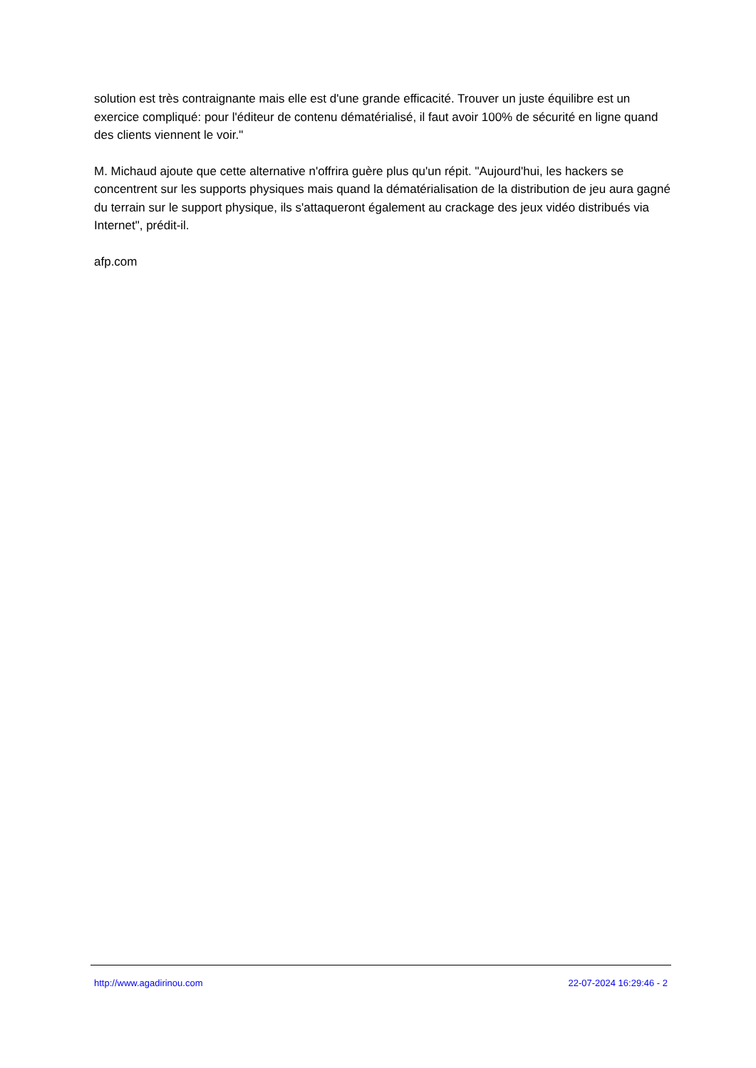solution est très contraignante mais elle est d'une grande efficacité. Trouver un juste équilibre est un exercice compliqué: pour l'éditeur de contenu dématérialisé, il faut avoir 100% de sécurité en ligne quand des clients viennent le voir."
M. Michaud ajoute que cette alternative n'offrira guère plus qu'un répit. "Aujourd'hui, les hackers se concentrent sur les supports physiques mais quand la dématérialisation de la distribution de jeu aura gagné du terrain sur le support physique, ils s'attaqueront également au crackage des jeux vidéo distribués via Internet", prédit-il.
afp.com
http://www.agadirinou.com 22-07-2024 16:29:46 - 2